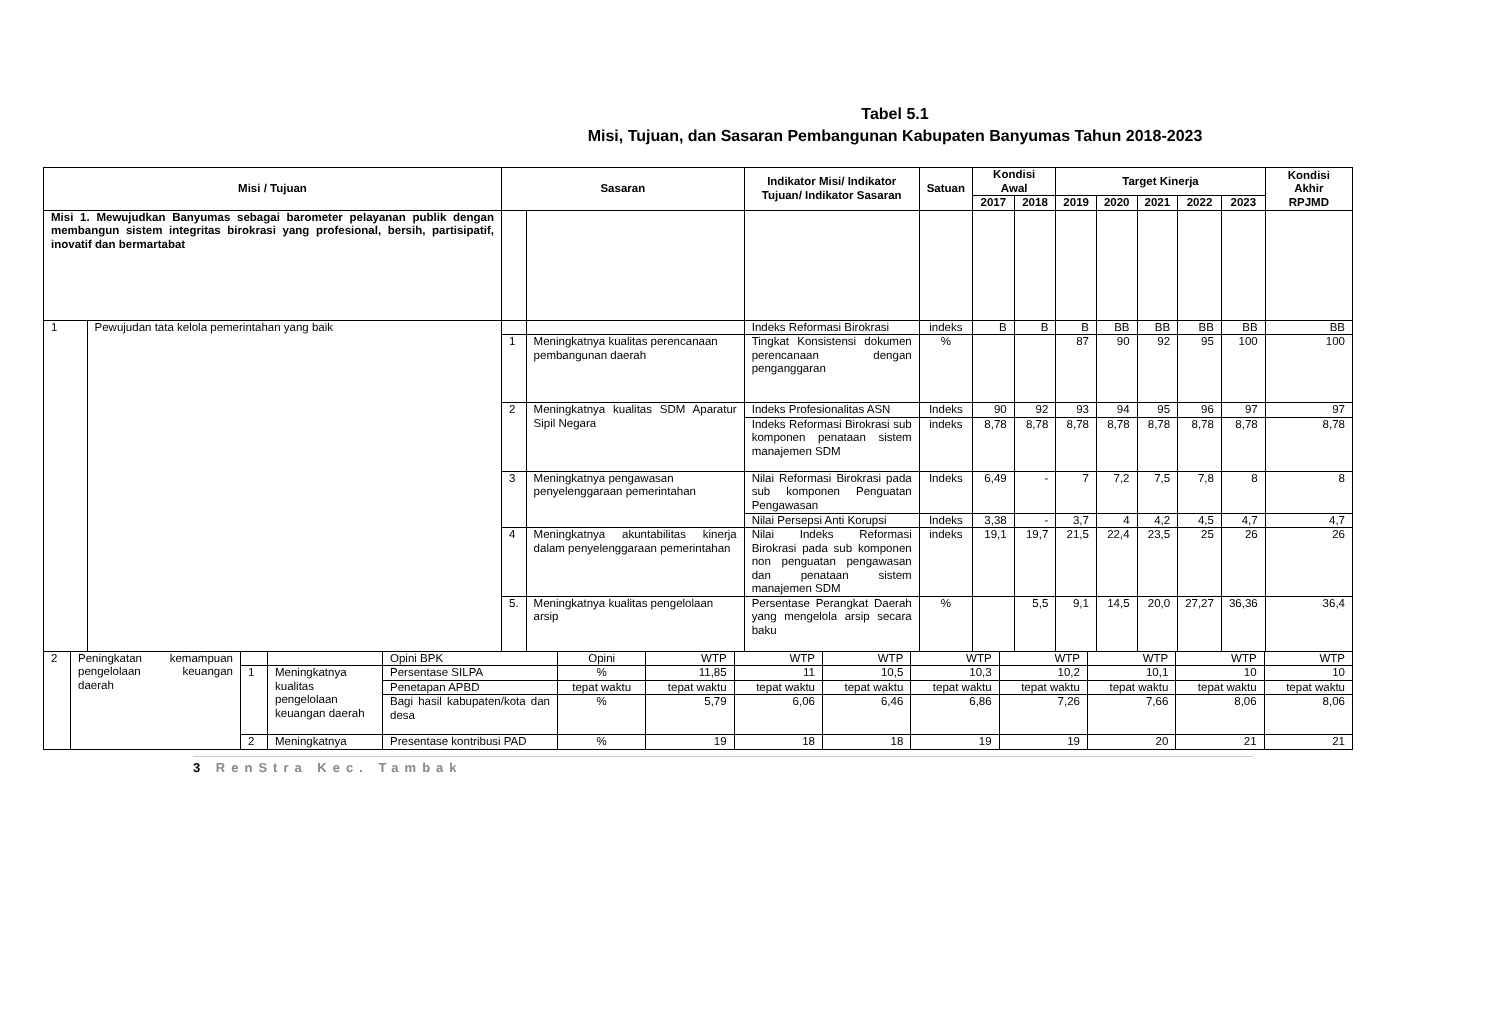Tabel 5.1
Misi, Tujuan, dan Sasaran Pembangunan Kabupaten Banyumas Tahun 2018-2023
| Misi / Tujuan | | Sasaran | | Indikator Misi/ Indikator Tujuan/ Indikator Sasaran | Satuan | Kondisi Awal | | Target Kinerja | | | | | Kondisi Akhir RPJMD |
| --- | --- | --- | --- | --- | --- | --- | --- | --- | --- | --- | --- | --- | --- |
| | | | | | | 2017 | 2018 | 2019 | 2020 | 2021 | 2022 | 2023 | |
| Misi 1. Mewujudkan Banyumas sebagai barometer pelayanan publik dengan membangun sistem integritas birokrasi yang profesional, bersih, partisipatif, inovatif dan bermartabat | | | | | | | | | | | | | |
| 1 | Pewujudan tata kelola pemerintahan yang baik | | | Indeks Reformasi Birokrasi | indeks | B | B | B | BB | BB | BB | BB | BB |
| | | 1 | Meningkatnya kualitas perencanaan pembangunan daerah | Tingkat Konsistensi dokumen perencanaan dengan penganggaran | % | | | 87 | 90 | 92 | 95 | 100 | 100 |
| | | 2 | Meningkatnya kualitas SDM Aparatur Sipil Negara | Indeks Profesionalitas ASN | Indeks | 90 | 92 | 93 | 94 | 95 | 96 | 97 | 97 |
| | | | | Indeks Reformasi Birokrasi sub komponen penataan sistem manajemen SDM | indeks | 8,78 | 8,78 | 8,78 | 8,78 | 8,78 | 8,78 | 8,78 | 8,78 |
| | | 3 | Meningkatnya pengawasan penyelenggaraan pemerintahan | Nilai Reformasi Birokrasi pada sub komponen Penguatan Pengawasan | Indeks | 6,49 | - | 7 | 7,2 | 7,5 | 7,8 | 8 | 8 |
| | | | | Nilai Persepsi Anti Korupsi | Indeks | 3,38 | - | 3,7 | 4 | 4,2 | 4,5 | 4,7 | 4,7 |
| | | 4 | Meningkatnya akuntabilitas kinerja dalam penyelenggaraan pemerintahan | Nilai Indeks Reformasi Birokrasi pada sub komponen non penguatan pengawasan dan penataan sistem manajemen SDM | indeks | 19,1 | 19,7 | 21,5 | 22,4 | 23,5 | 25 | 26 | 26 |
| | | 5. | Meningkatnya kualitas pengelolaan arsip | Persentase Perangkat Daerah yang mengelola arsip secara baku | % | | 5,5 | 9,1 | 14,5 | 20,0 | 27,27 | 36,36 | 36,4 |
| 2 | Peningkatan kemampuan pengelolaan keuangan daerah | | | Opini BPK | Opini | WTP | WTP | WTP | WTP | WTP | WTP | WTP | WTP |
| | | 1 | Meningkatnya kualitas pengelolaan keuangan daerah | Persentase SILPA | % | 11,85 | 11 | 10,5 | 10,3 | 10,2 | 10,1 | 10 | 10 |
| | | | | Penetapan APBD | tepat waktu | tepat waktu | tepat waktu | tepat waktu | tepat waktu | tepat waktu | tepat waktu | tepat waktu | tepat waktu |
| | | | | Bagi hasil kabupaten/kota dan desa | % | 5,79 | 6,06 | 6,46 | 6,86 | 7,26 | 7,66 | 8,06 | 8,06 |
| | | 2 | Meningkatnya | Presentase kontribusi PAD | % | 19 | 18 | 18 | 19 | 19 | 20 | 21 | 21 |
3 RenStra Kec. Tambak